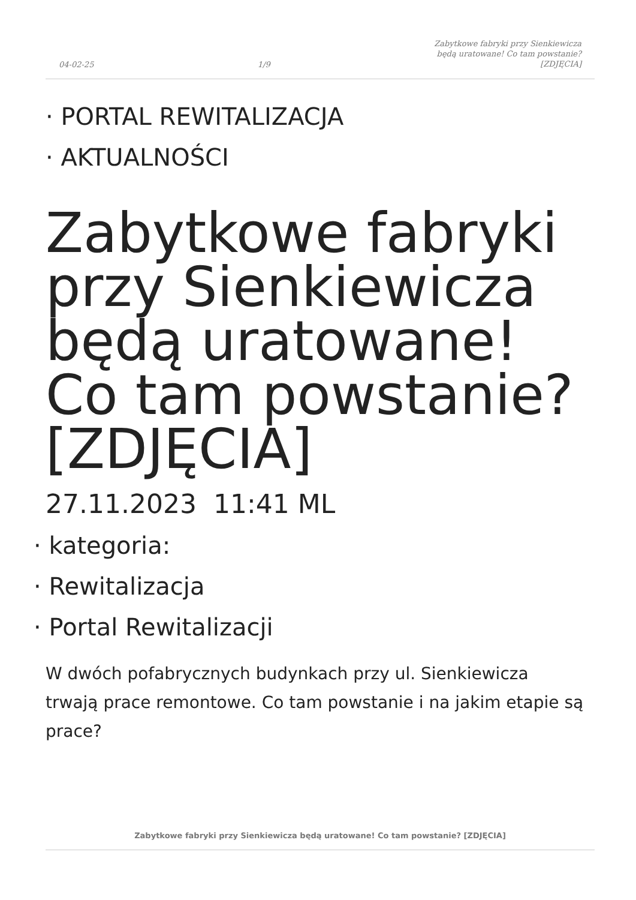04-02-25 1/9 Zabytkowe fabryki przy Sienkiewicza
będą uratowane! Co tam powstanie?
[ZDJĘCIA]
PORTAL REWITALIZACJA
AKTUALNOŚCI
Zabytkowe fabryki przy Sienkiewicza będą uratowane! Co tam powstanie? [ZDJĘCIA]
27.11.2023 11:41 ML
kategoria:
Rewitalizacja
Portal Rewitalizacji
W dwóch pofabrycznych budynkach przy ul. Sienkiewicza trwają prace remontowe. Co tam powstanie i na jakim etapie są prace?
Zabytkowe fabryki przy Sienkiewicza będą uratowane! Co tam powstanie? [ZDJĘCIA]